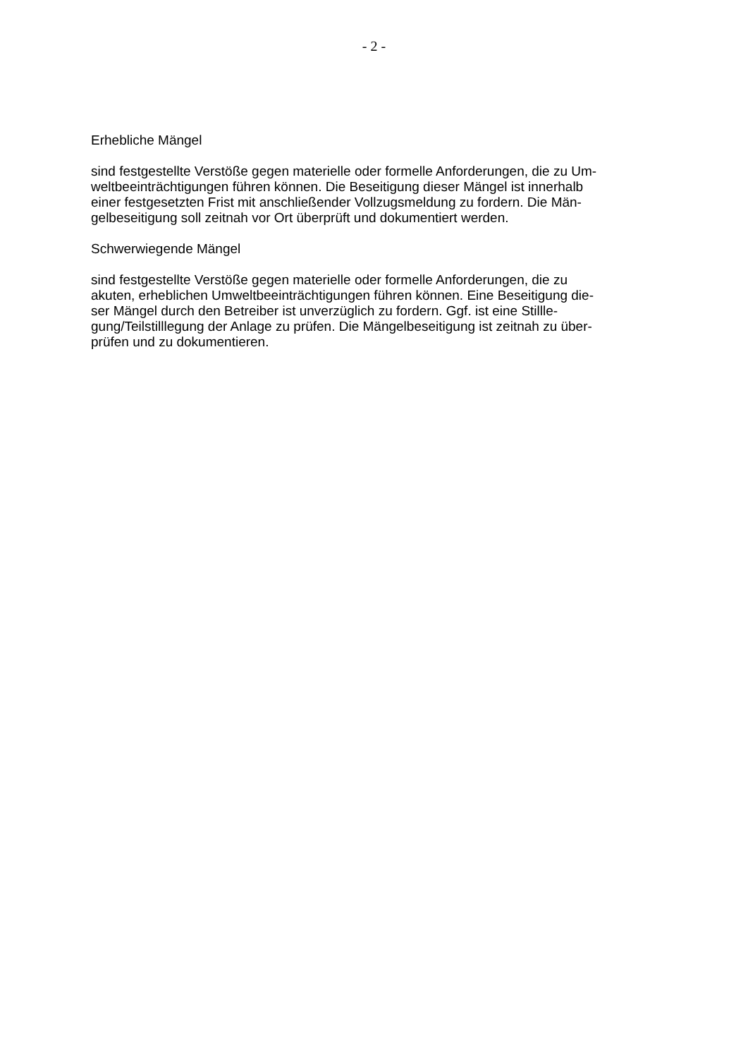- 2 -
Erhebliche Mängel
sind festgestellte Verstöße gegen materielle oder formelle Anforderungen, die zu Um-
weltbeeinträchtigungen führen können. Die Beseitigung dieser Mängel ist innerhalb
einer festgesetzten Frist mit anschließender Vollzugsmeldung zu fordern. Die Män-
gelbeseitigung soll zeitnah vor Ort überprüft und dokumentiert werden.
Schwerwiegende Mängel
sind festgestellte Verstöße gegen materielle oder formelle Anforderungen, die zu
akuten, erheblichen Umweltbeeinträchtigungen führen können. Eine Beseitigung die-
ser Mängel durch den Betreiber ist unverzüglich zu fordern. Ggf. ist eine Stillle-
gung/Teilstilllegung der Anlage zu prüfen. Die Mängelbeseitigung ist zeitnah zu über-
prüfen und zu dokumentieren.